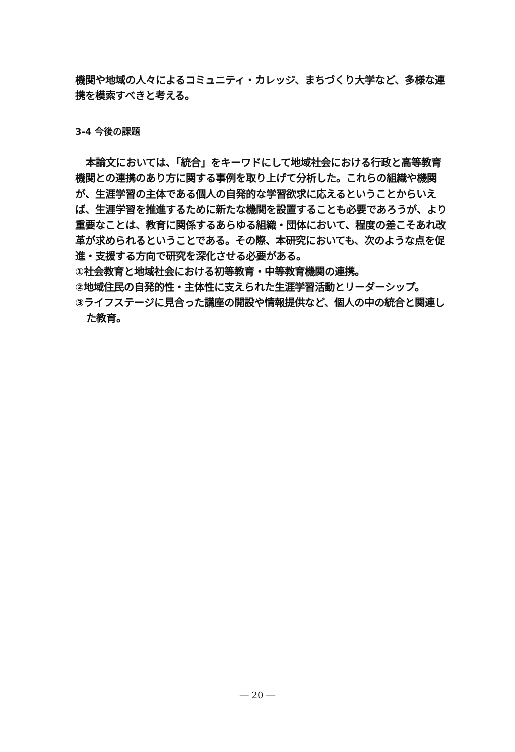機関や地域の人々によるコミュニティ・カレッジ、まちづくり大学など、多様な連携を模索すべきと考える。
3-4 今後の課題
本論文においては、「統合」をキーワドにして地域社会における行政と高等教育機関との連携のあり方に関する事例を取り上げて分析した。これらの組織や機関が、生涯学習の主体である個人の自発的な学習欲求に応えるということからいえば、生涯学習を推進するために新たな機関を設置することも必要であろうが、より重要なことは、教育に関係するあらゆる組織・団体において、程度の差こそあれ改革が求められるということである。その際、本研究においても、次のような点を促進・支援する方向で研究を深化させる必要がある。
①社会教育と地域社会における初等教育・中等教育機関の連携。
②地域住民の自発的性・主体性に支えられた生涯学習活動とリーダーシップ。
③ライフステージに見合った講座の開設や情報提供など、個人の中の統合と関連した教育。
― 20 ―